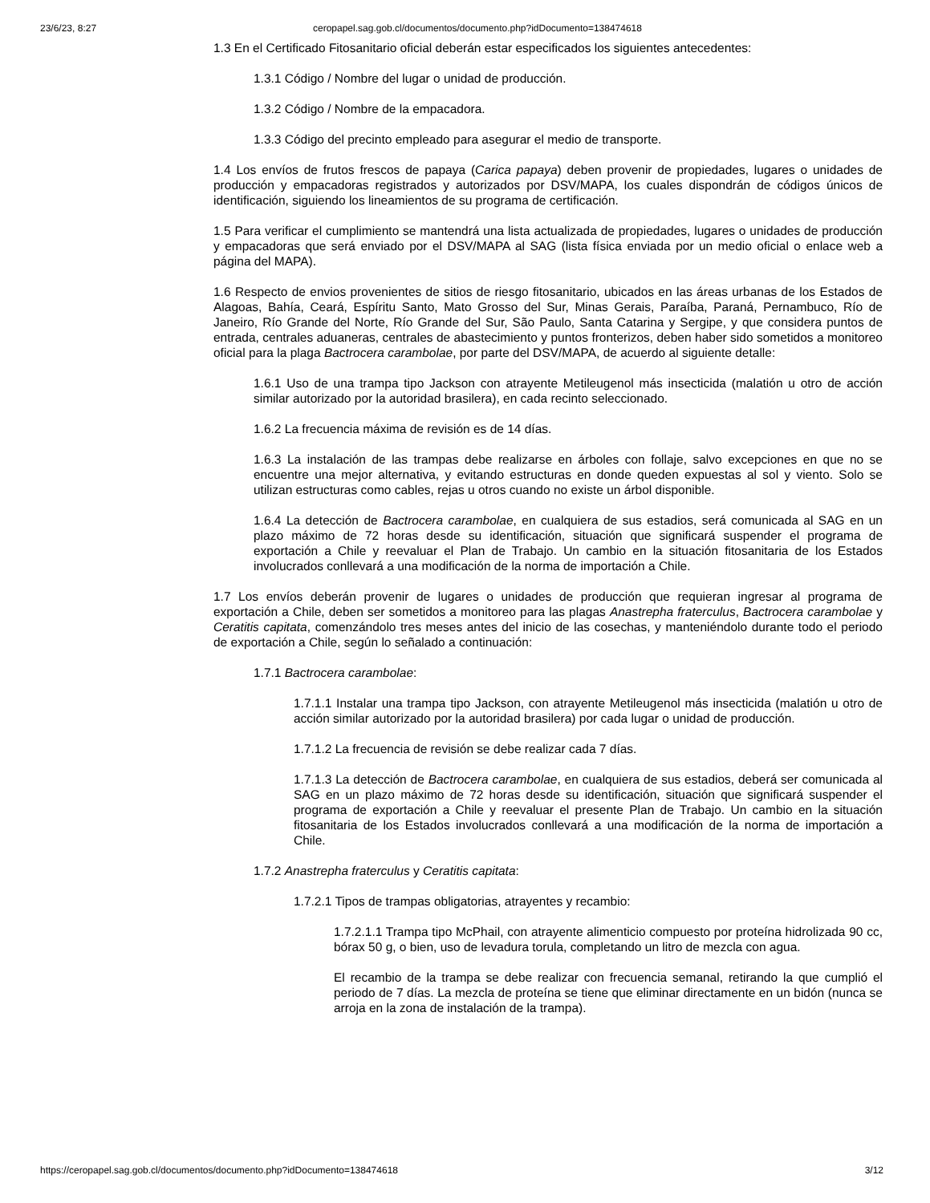23/6/23, 8:27 ceropapel.sag.gob.cl/documentos/documento.php?idDocumento=138474618
1.3 En el Certificado Fitosanitario oficial deberán estar especificados los siguientes antecedentes:
1.3.1 Código / Nombre del lugar o unidad de producción.
1.3.2 Código / Nombre de la empacadora.
1.3.3 Código del precinto empleado para asegurar el medio de transporte.
1.4 Los envíos de frutos frescos de papaya (Carica papaya) deben provenir de propiedades, lugares o unidades de producción y empacadoras registrados y autorizados por DSV/MAPA, los cuales dispondrán de códigos únicos de identificación, siguiendo los lineamientos de su programa de certificación.
1.5 Para verificar el cumplimiento se mantendrá una lista actualizada de propiedades, lugares o unidades de producción y empacadoras que será enviado por el DSV/MAPA al SAG (lista física enviada por un medio oficial o enlace web a página del MAPA).
1.6 Respecto de envios provenientes de sitios de riesgo fitosanitario, ubicados en las áreas urbanas de los Estados de Alagoas, Bahía, Ceará, Espíritu Santo, Mato Grosso del Sur, Minas Gerais, Paraíba, Paraná, Pernambuco, Río de Janeiro, Río Grande del Norte, Río Grande del Sur, São Paulo, Santa Catarina y Sergipe, y que considera puntos de entrada, centrales aduaneras, centrales de abastecimiento y puntos fronterizos, deben haber sido sometidos a monitoreo oficial para la plaga Bactrocera carambolae, por parte del DSV/MAPA, de acuerdo al siguiente detalle:
1.6.1 Uso de una trampa tipo Jackson con atrayente Metileugenol más insecticida (malatión u otro de acción similar autorizado por la autoridad brasilera), en cada recinto seleccionado.
1.6.2 La frecuencia máxima de revisión es de 14 días.
1.6.3 La instalación de las trampas debe realizarse en árboles con follaje, salvo excepciones en que no se encuentre una mejor alternativa, y evitando estructuras en donde queden expuestas al sol y viento. Solo se utilizan estructuras como cables, rejas u otros cuando no existe un árbol disponible.
1.6.4 La detección de Bactrocera carambolae, en cualquiera de sus estadios, será comunicada al SAG en un plazo máximo de 72 horas desde su identificación, situación que significará suspender el programa de exportación a Chile y reevaluar el Plan de Trabajo. Un cambio en la situación fitosanitaria de los Estados involucrados conllevará a una modificación de la norma de importación a Chile.
1.7 Los envíos deberán provenir de lugares o unidades de producción que requieran ingresar al programa de exportación a Chile, deben ser sometidos a monitoreo para las plagas Anastrepha fraterculus, Bactrocera carambolae y Ceratitis capitata, comenzándolo tres meses antes del inicio de las cosechas, y manteniéndolo durante todo el periodo de exportación a Chile, según lo señalado a continuación:
1.7.1 Bactrocera carambolae:
1.7.1.1 Instalar una trampa tipo Jackson, con atrayente Metileugenol más insecticida (malatión u otro de acción similar autorizado por la autoridad brasilera) por cada lugar o unidad de producción.
1.7.1.2 La frecuencia de revisión se debe realizar cada 7 días.
1.7.1.3 La detección de Bactrocera carambolae, en cualquiera de sus estadios, deberá ser comunicada al SAG en un plazo máximo de 72 horas desde su identificación, situación que significará suspender el programa de exportación a Chile y reevaluar el presente Plan de Trabajo. Un cambio en la situación fitosanitaria de los Estados involucrados conllevará a una modificación de la norma de importación a Chile.
1.7.2 Anastrepha fraterculus y Ceratitis capitata:
1.7.2.1 Tipos de trampas obligatorias, atrayentes y recambio:
1.7.2.1.1 Trampa tipo McPhail, con atrayente alimenticio compuesto por proteína hidrolizada 90 cc, bórax 50 g, o bien, uso de levadura torula, completando un litro de mezcla con agua.
El recambio de la trampa se debe realizar con frecuencia semanal, retirando la que cumplió el periodo de 7 días. La mezcla de proteína se tiene que eliminar directamente en un bidón (nunca se arroja en la zona de instalación de la trampa).
https://ceropapel.sag.gob.cl/documentos/documento.php?idDocumento=138474618 3/12